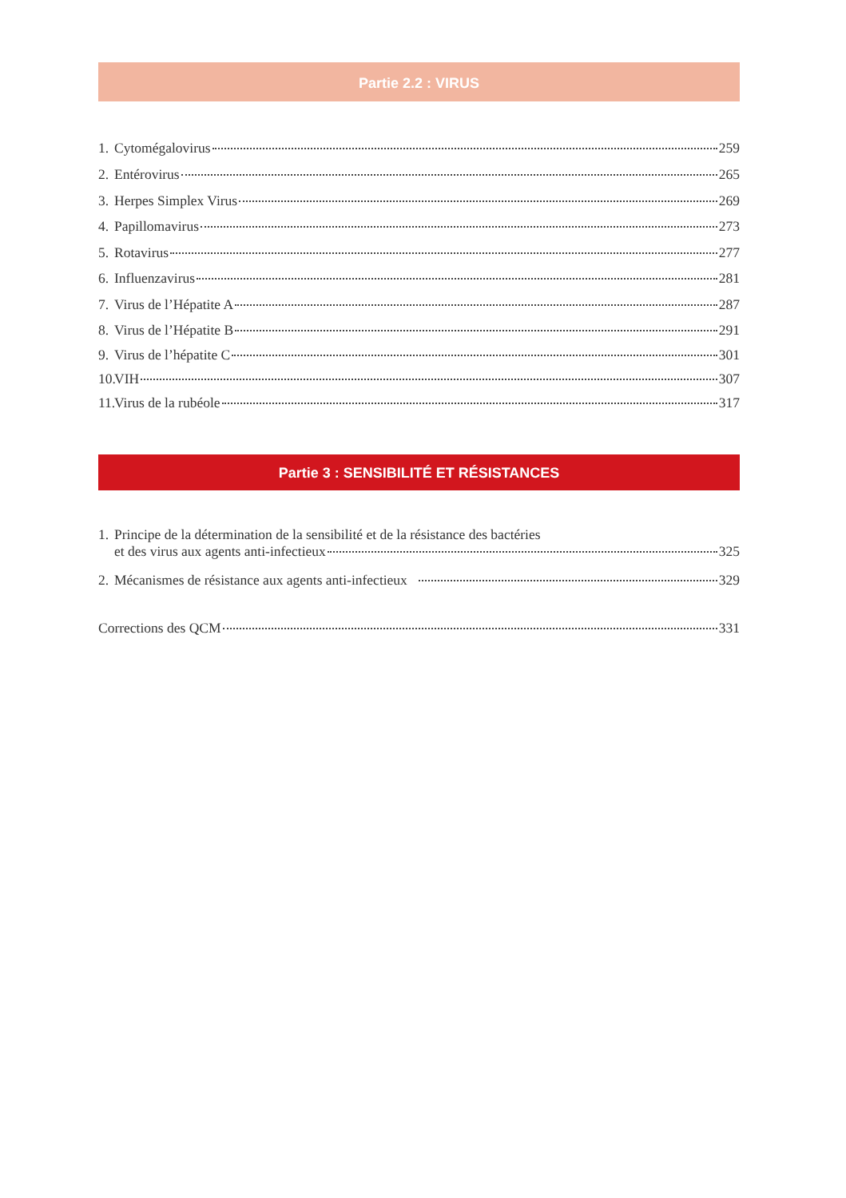Partie 2.2 : VIRUS
1. Cytomégalovirus 259
2. Entérovirus 265
3. Herpes Simplex Virus 269
4. Papillomavirus 273
5. Rotavirus 277
6. Influenzavirus 281
7. Virus de l’Hépatite A 287
8. Virus de l’Hépatite B 291
9. Virus de l’hépatite C 301
10. VIH 307
11. Virus de la rubéole 317
Partie 3 : SENSIBILITÉ ET RÉSISTANCES
1. Principe de la détermination de la sensibilité et de la résistance des bactéries
et des virus aux agents anti-infectieux 325
2. Mécanismes de résistance aux agents anti-infectieux 329
Corrections des QCM 331